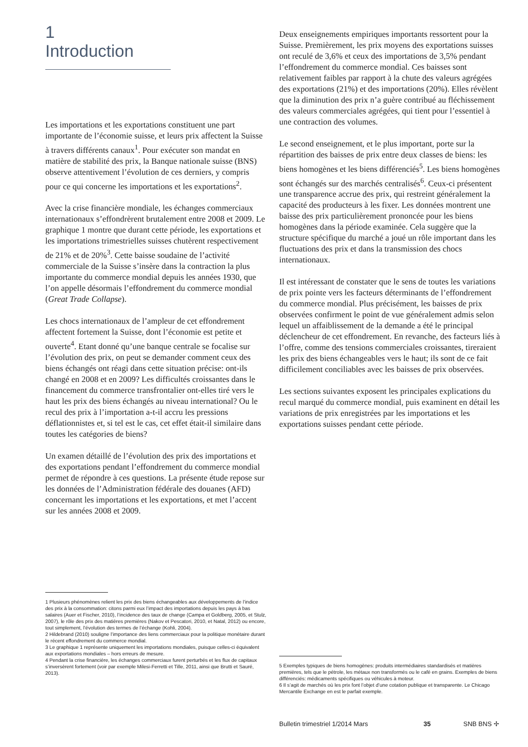1
Introduction
Les importations et les exportations constituent une part importante de l’économie suisse, et leurs prix affectent la Suisse à travers différents canaux<sup>1</sup>. Pour exécuter son mandat en matière de stabilité des prix, la Banque nationale suisse (BNS) observe attentivement l’évolution de ces derniers, y compris pour ce qui concerne les importations et les exportations<sup>2</sup>.
Avec la crise financière mondiale, les échanges commerciaux internationaux s’effondrèrent brutalement entre 2008 et 2009. Le graphique 1 montre que durant cette période, les exportations et les importations trimestrielles suisses chutèrent respectivement de 21% et de 20%<sup>3</sup>. Cette baisse soudaine de l’activité commerciale de la Suisse s’insère dans la contraction la plus importante du commerce mondial depuis les années 1930, que l’on appelle désormais l’effondrement du commerce mondial (Great Trade Collapse).
Les chocs internationaux de l’ampleur de cet effondrement affectent fortement la Suisse, dont l’économie est petite et ouverte<sup>4</sup>. Etant donné qu’une banque centrale se focalise sur l’évolution des prix, on peut se demander comment ceux des biens échangés ont réagi dans cette situation précise: ont-ils changé en 2008 et en 2009? Les difficultés croissantes dans le financement du commerce transfrontalier ont-elles tiré vers le haut les prix des biens échangés au niveau international? Ou le recul des prix à l’importation a-t-il accru les pressions déflationnistes et, si tel est le cas, cet effet était-il similaire dans toutes les catégories de biens?
Un examen détaillé de l’évolution des prix des importations et des exportations pendant l’effondrement du commerce mondial permet de répondre à ces questions. La présente étude repose sur les données de l’Administration fédérale des douanes (AFD) concernant les importations et les exportations, et met l’accent sur les années 2008 et 2009.
Deux enseignements empiriques importants ressortent pour la Suisse. Premièrement, les prix moyens des exportations suisses ont reculé de 3,6% et ceux des importations de 3,5% pendant l’effondrement du commerce mondial. Ces baisses sont relativement faibles par rapport à la chute des valeurs agrégées des exportations (21%) et des importations (20%). Elles révèlent que la diminution des prix n’a guère contribué au fléchissement des valeurs commerciales agrégées, qui tient pour l’essentiel à une contraction des volumes.
Le second enseignement, et le plus important, porte sur la répartition des baisses de prix entre deux classes de biens: les biens homogènes et les biens différenciés<sup>5</sup>. Les biens homogènes sont échangés sur des marchés centralisés<sup>6</sup>. Ceux-ci présentent une transparence accrue des prix, qui restreint généralement la capacité des producteurs à les fixer. Les données montrent une baisse des prix particulièrement prononcée pour les biens homogènes dans la période examinée. Cela suggère que la structure spécifique du marché a joué un rôle important dans les fluctuations des prix et dans la transmission des chocs internationaux.
Il est intéressant de constater que le sens de toutes les variations de prix pointe vers les facteurs déterminants de l’effondrement du commerce mondial. Plus précisément, les baisses de prix observées confirment le point de vue généralement admis selon lequel un affaiblissement de la demande a été le principal déclencheur de cet effondrement. En revanche, des facteurs liés à l’offre, comme des tensions commerciales croissantes, tireraient les prix des biens échangeables vers le haut; ils sont de ce fait difficilement conciliables avec les baisses de prix observées.
Les sections suivantes exposent les principales explications du recul marqué du commerce mondial, puis examinent en détail les variations de prix enregistrées par les importations et les exportations suisses pendant cette période.
1 Plusieurs phénomènes relient les prix des biens échangeables aux développements de l’indice des prix à la consommation: citons parmi eux l’impact des importations depuis les pays à bas salaires (Auer et Fischer, 2010), l’incidence des taux de change (Campa et Goldberg, 2005, et Stulz, 2007), le rôle des prix des matières premières (Nakov et Pescatori, 2010, et Natal, 2012) ou encore, tout simplement, l’évolution des termes de l’échange (Kohli, 2004).
2 Hildebrand (2010) souligne l’importance des liens commerciaux pour la politique monétaire durant le récent effondrement du commerce mondial.
3 Le graphique 1 représente uniquement les importations mondiales, puisque celles-ci équivalent aux exportations mondiales – hors erreurs de mesure.
4 Pendant la crise financière, les échanges commerciaux furent perturbés et les flux de capitaux s’inversèrent fortement (voir par exemple Milesi-Ferretti et Tille, 2011, ainsi que Brutti et Sauré, 2013).
5 Exemples typiques de biens homogènes: produits intermédiaires standardisés et matières premières, tels que le pétrole, les métaux non transformés ou le café en grains. Exemples de biens différenciés: médicaments spécifiques ou véhicules à moteur.
6 Il s’agit de marchés où les prix font l’objet d’une cotation publique et transparente. Le Chicago Mercantile Exchange en est le parfait exemple.
Bulletin trimestriel 1/2014 Mars 35 SNB BNS ✢